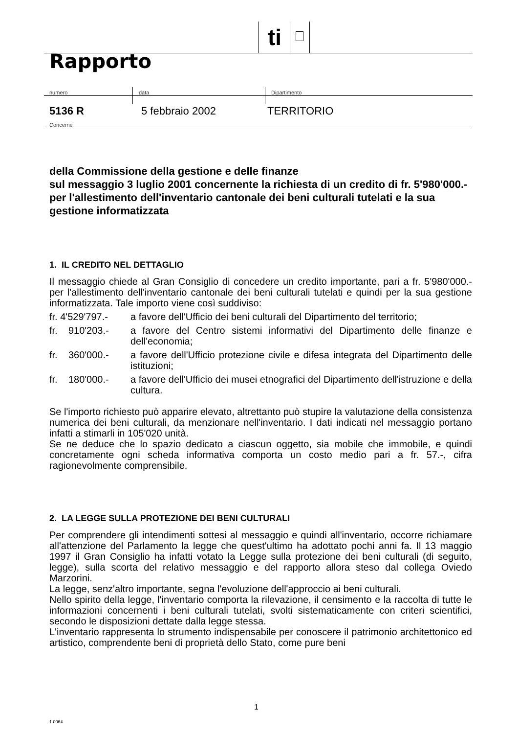ti
Rapporto
numero data Dipartimento
5136 R 5 febbraio 2002 TERRITORIO
Concerne
della Commissione della gestione e delle finanze
sul messaggio 3 luglio 2001 concernente la richiesta di un credito di fr. 5'980'000.- per l'allestimento dell'inventario cantonale dei beni culturali tutelati e la sua gestione informatizzata
1. IL CREDITO NEL DETTAGLIO
Il messaggio chiede al Gran Consiglio di concedere un credito importante, pari a fr. 5'980'000.- per l'allestimento dell'inventario cantonale dei beni culturali tutelati e quindi per la sua gestione informatizzata. Tale importo viene così suddiviso:
fr. 4'529'797.-
a favore dell'Ufficio dei beni culturali del Dipartimento del territorio;
fr. 910'203.-
a favore del Centro sistemi informativi del Dipartimento delle finanze e dell'economia;
fr. 360'000.-
a favore dell'Ufficio protezione civile e difesa integrata del Dipartimento delle istituzioni;
fr. 180'000.-
a favore dell'Ufficio dei musei etnografici del Dipartimento dell'istruzione e della cultura.
Se l'importo richiesto può apparire elevato, altrettanto può stupire la valutazione della consistenza numerica dei beni culturali, da menzionare nell'inventario. I dati indicati nel messaggio portano infatti a stimarli in 105'020 unità.
Se ne deduce che lo spazio dedicato a ciascun oggetto, sia mobile che immobile, e quindi concretamente ogni scheda informativa comporta un costo medio pari a fr. 57.-, cifra ragionevolmente comprensibile.
2. LA LEGGE SULLA PROTEZIONE DEI BENI CULTURALI
Per comprendere gli intendimenti sottesi al messaggio e quindi all'inventario, occorre richiamare all'attenzione del Parlamento la legge che quest'ultimo ha adottato pochi anni fa. Il 13 maggio 1997 il Gran Consiglio ha infatti votato la Legge sulla protezione dei beni culturali (di seguito, legge), sulla scorta del relativo messaggio e del rapporto allora steso dal collega Oviedo Marzorini.
La legge, senz'altro importante, segna l'evoluzione dell'approccio ai beni culturali.
Nello spirito della legge, l'inventario comporta la rilevazione, il censimento e la raccolta di tutte le informazioni concernenti i beni culturali tutelati, svolti sistematicamente con criteri scientifici, secondo le disposizioni dettate dalla legge stessa.
L'inventario rappresenta lo strumento indispensabile per conoscere il patrimonio architettonico ed artistico, comprendente beni di proprietà dello Stato, come pure beni
1
1.0064